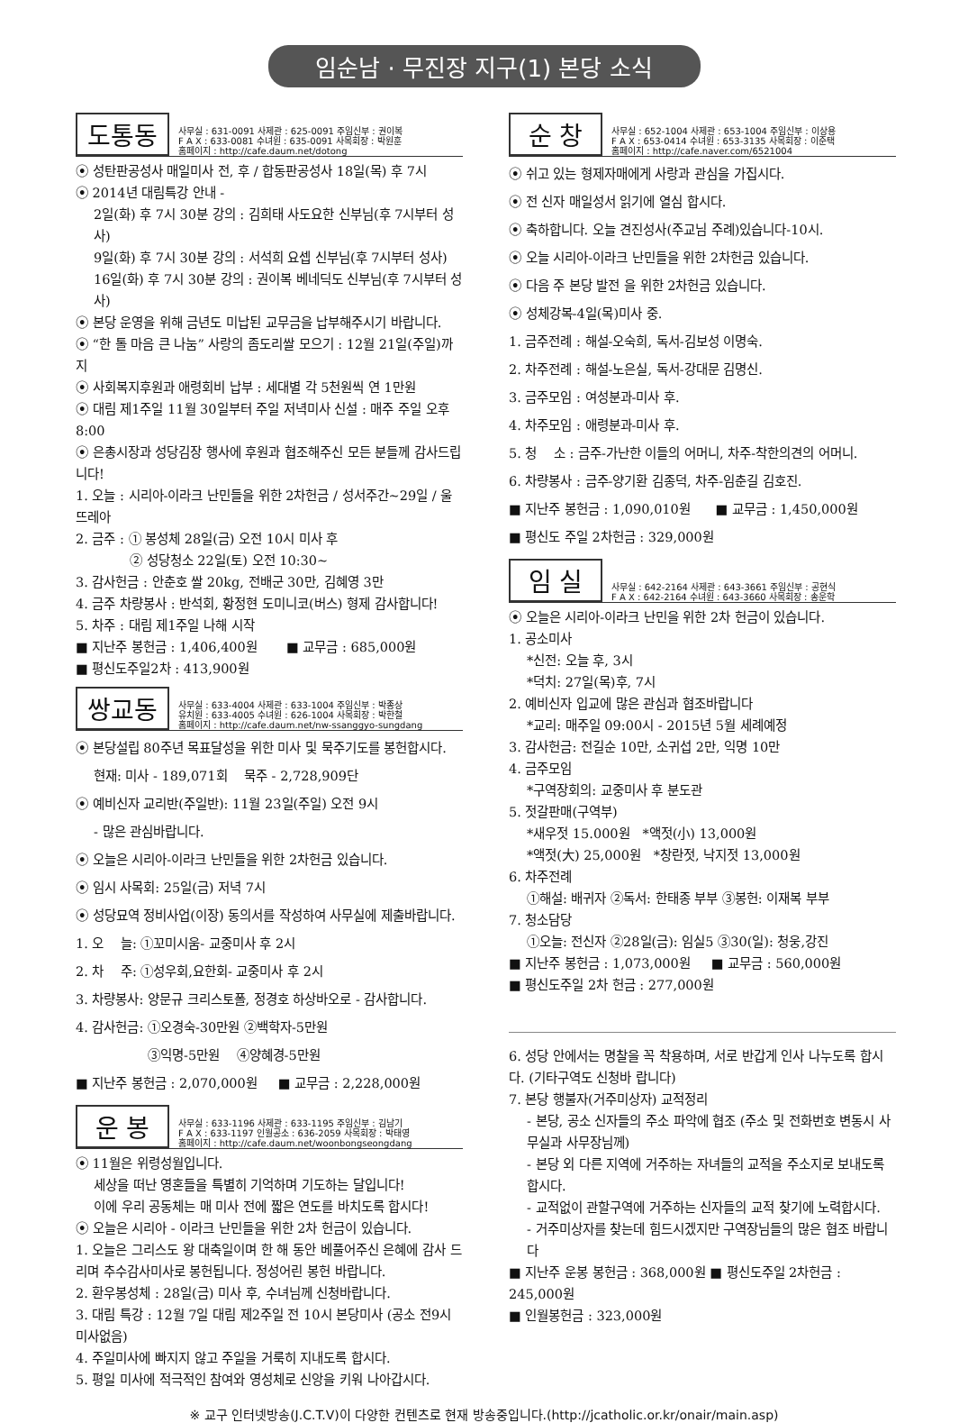임순남 · 무진장 지구(1) 본당 소식
도통동
사무실 : 631-0091 사제관 : 625-0091 주임신부 : 권이복
F A X : 633-0081 수녀원 : 635-0091 사목회장 : 박원훈
홈페이지 : http://cafe.daum.net/dotong
⦿ 성탄판공성사 매일미사 전, 후 / 합동판공성사 18일(목) 후 7시
⦿ 2014년 대림특강 안내 -
2일(화) 후 7시 30분 강의 : 김희태 사도요한 신부님(후 7시부터 성사)
9일(화) 후 7시 30분 강의 : 서석희 요셉 신부님(후 7시부터 성사)
16일(화) 후 7시 30분 강의 : 권이복 베네딕도 신부님(후 7시부터 성사)
⦿ 본당 운영을 위해 금년도 미납된 교무금을 납부해주시기 바랍니다.
⦿ “한 톨 마음 큰 나눔” 사랑의 좀도리쌀 모으기 : 12월 21일(주일)까지
⦿ 사회복지후원과 애령회비 납부 : 세대별 각 5천원씩 연 1만원
⦿ 대림 제1주일 11월 30일부터 주일 저녁미사 신설 : 매주 주일 오후 8:00
⦿ 은총시장과 성당김장 행사에 후원과 협조해주신 모든 분들께 감사드립니다!
1. 오늘 : 시리아-이라크 난민들을 위한 2차헌금 / 성서주간~29일 / 울뜨레아
2. 금주 : ① 봉성체 28일(금) 오전 10시 미사 후
② 성당청소 22일(토) 오전 10:30~
3. 감사헌금 : 안춘호 쌀 20kg, 전배군 30만, 김혜영 3만
4. 금주 차량봉사 : 반석회, 황정현 도미니코(버스) 형제 감사합니다!
5. 차주 : 대림 제1주일 나해 시작
■ 지난주 봉헌금 : 1,406,400원 ■ 교무금 : 685,000원
■ 평신도주일2차 : 413,900원
쌍교동
사무실 : 633-4004 사제관 : 633-1004 주임신부 : 박종상
유치원 : 633-4005 수녀원 : 626-1004 사목회장 : 박한철
홈페이지 : http://cafe.daum.net/nw-ssanggyo-sungdang
⦿ 본당설립 80주년 목표달성을 위한 미사 및 묵주기도를 봉헌합시다.
현재: 미사 - 189,071회 묵주 - 2,728,909단
⦿ 예비신자 교리반(주일반): 11월 23일(주일) 오전 9시
- 많은 관심바랍니다.
⦿ 오늘은 시리아-이라크 난민들을 위한 2차헌금 있습니다.
⦿ 임시 사목회: 25일(금) 저녁 7시
⦿ 성당묘역 정비사업(이장) 동의서를 작성하여 사무실에 제출바랍니다.
1. 오 늘: ①꼬미시움- 교중미사 후 2시
2. 차 주: ①성우회,요한회- 교중미사 후 2시
3. 차량봉사: 양문규 크리스토폴, 정경호 하상바오로 - 감사합니다.
4. 감사헌금: ①오경숙-30만원 ②백학자-5만원
③익명-5만원 ④양혜경-5만원
■ 지난주 봉헌금 : 2,070,000원 ■ 교무금 : 2,228,000원
운 봉
사무실 : 633-1196 사제관 : 633-1195 주임신부 : 김남기
F A X : 633-1197 인월공소 : 636-2059 사목회장 : 박태영
홈페이지 : http://cafe.daum.net/woonbongseongdang
⦿ 11월은 위령성월입니다.
세상을 떠난 영혼들을 특별히 기억하며 기도하는 달입니다!
이에 우리 공동체는 매 미사 전에 짧은 연도를 바치도록 합시다!
⦿ 오늘은 시리아 - 이라크 난민들을 위한 2차 헌금이 있습니다.
1. 오늘은 그리스도 왕 대축일이며 한 해 동안 베풀어주신 은혜에 감사 드리며 추수감사미사로 봉헌됩니다. 정성어린 봉헌 바랍니다.
2. 환우봉성체 : 28일(금) 미사 후, 수녀님께 신청바랍니다.
3. 대림 특강 : 12월 7일 대림 제2주일 전 10시 본당미사 (공소 전9시 미사없음)
4. 주일미사에 빠지지 않고 주일을 거룩히 지내도록 합시다.
5. 평일 미사에 적극적인 참여와 영성체로 신앙을 키워 나아갑시다.
순 창
사무실 : 652-1004 사제관 : 653-1004 주임신부 : 이상용
F A X : 653-0414 수녀원 : 653-3135 사목회장 : 이준택
홈페이지 : http://cafe.naver.com/6521004
⦿ 쉬고 있는 형제자매에게 사랑과 관심을 가집시다.
⦿ 전 신자 매일성서 읽기에 열심 합시다.
⦿ 축하합니다. 오늘 견진성사(주교님 주례)있습니다-10시.
⦿ 오늘 시리아-이라크 난민들을 위한 2차헌금 있습니다.
⦿ 다음 주 본당 발전 을 위한 2차헌금 있습니다.
⦿ 성체강복-4일(목)미사 중.
1. 금주전례 : 해설-오숙희, 독서-김보성 이명숙.
2. 차주전례 : 해설-노은실, 독서-강대문 김명신.
3. 금주모임 : 여성분과-미사 후.
4. 차주모임 : 애령분과-미사 후.
5. 청 소 : 금주-가난한 이들의 어머니, 차주-착한의견의 어머니.
6. 차량봉사 : 금주-양기환 김종덕, 차주-임춘길 김호진.
■ 지난주 봉헌금 : 1,090,010원 ■ 교무금 : 1,450,000원
■ 평신도 주일 2차헌금 : 329,000원
임 실
사무실 : 642-2164 사제관 : 643-3661 주임신부 : 공현식
F A X : 642-2164 수녀원 : 643-3660 사목회장 : 송운학
⦿ 오늘은 시리아-이라크 난민을 위한 2차 헌금이 있습니다.
1. 공소미사
*신전: 오늘 후, 3시
*덕치: 27일(목)후, 7시
2. 예비신자 입교에 많은 관심과 협조바랍니다
*교리: 매주일 09:00시 - 2015년 5월 세례예정
3. 감사헌금: 전길순 10만, 소귀섭 2만, 익명 10만
4. 금주모임
*구역장회의: 교중미사 후 분도관
5. 젓갈판매(구역부)
*새우젓 15.000원 *액젓(小) 13,000원
*액젓(大) 25,000원 *창란젓, 낙지젓 13,000원
6. 차주전례
①해설: 배귀자 ②독서: 한태종 부부 ③봉헌: 이재복 부부
7. 청소담당
①오늘: 전신자 ②28일(금): 임실5 ③30(일): 청웅,강진
■ 지난주 봉헌금 : 1,073,000원 ■ 교무금 : 560,000원
■ 평신도주일 2차 헌금 : 277,000원
6. 성당 안에서는 명찰을 꼭 착용하며, 서로 반갑게 인사 나누도록 합시다. (기타구역도 신청바 랍니다)
7. 본당 행불자(거주미상자) 교적정리
- 본당, 공소 신자들의 주소 파악에 협조 (주소 및 전화번호 변동시 사무실과 사무장님께)
- 본당 외 다른 지역에 거주하는 자녀들의 교적을 주소지로 보내도록 합시다.
- 교적없이 관할구역에 거주하는 신자들의 교적 찾기에 노력합시다.
- 거주미상자를 찾는데 힘드시겠지만 구역장님들의 많은 협조 바랍니다
■ 지난주 운봉 봉헌금 : 368,000원 ■ 평신도주일 2차헌금 : 245,000원
■ 인월봉헌금 : 323,000원
※ 교구 인터넷방송(J.C.T.V)이 다양한 컨텐츠로 현재 방송중입니다.(http://jcatholic.or.kr/onair/main.asp)